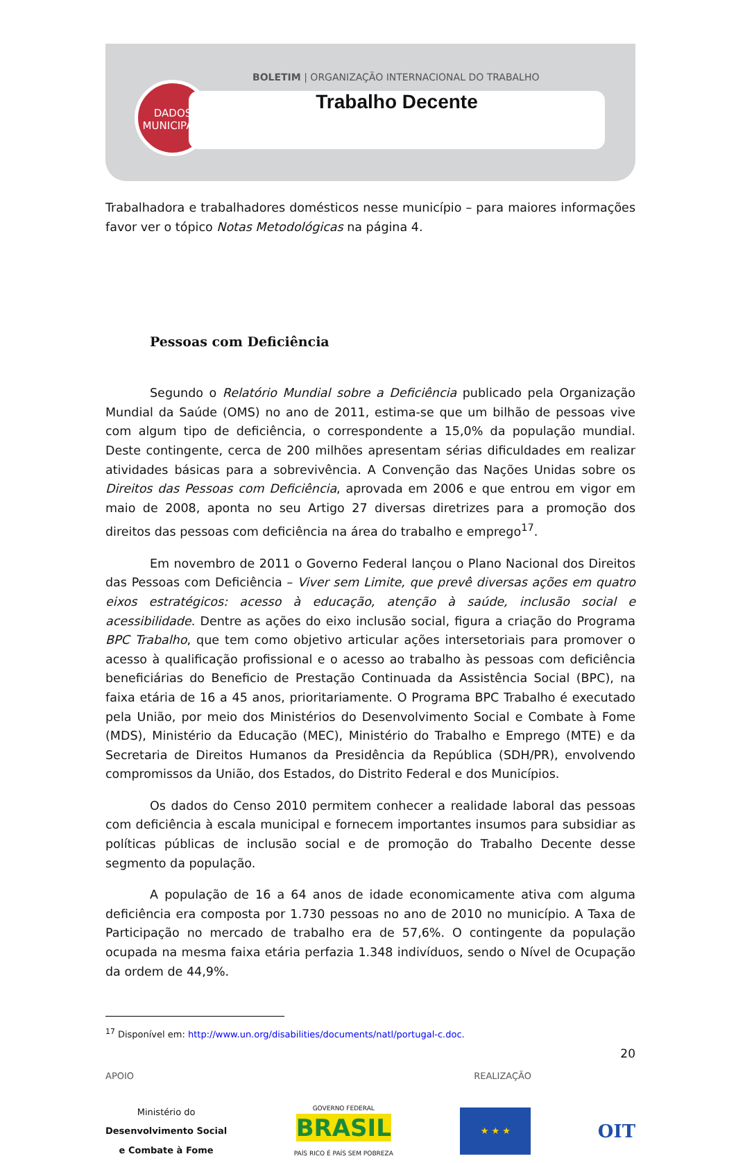DADOS
MUNICIPAIS
BOLETIM | ORGANIZAÇÃO INTERNACIONAL DO TRABALHO
Trabalho Decente
Trabalhadora e trabalhadores domésticos nesse município – para maiores informações favor ver o tópico Notas Metodológicas na página 4.
Pessoas com Deficiência
Segundo o Relatório Mundial sobre a Deficiência publicado pela Organização Mundial da Saúde (OMS) no ano de 2011, estima-se que um bilhão de pessoas vive com algum tipo de deficiência, o correspondente a 15,0% da população mundial. Deste contingente, cerca de 200 milhões apresentam sérias dificuldades em realizar atividades básicas para a sobrevivência. A Convenção das Nações Unidas sobre os Direitos das Pessoas com Deficiência, aprovada em 2006 e que entrou em vigor em maio de 2008, aponta no seu Artigo 27 diversas diretrizes para a promoção dos direitos das pessoas com deficiência na área do trabalho e emprego<sup>17</sup>.
Em novembro de 2011 o Governo Federal lançou o Plano Nacional dos Direitos das Pessoas com Deficiência – Viver sem Limite, que prevê diversas ações em quatro eixos estratégicos: acesso à educação, atenção à saúde, inclusão social e acessibilidade. Dentre as ações do eixo inclusão social, figura a criação do Programa BPC Trabalho, que tem como objetivo articular ações intersetoriais para promover o acesso à qualificação profissional e o acesso ao trabalho às pessoas com deficiência beneficiárias do Beneficio de Prestação Continuada da Assistência Social (BPC), na faixa etária de 16 a 45 anos, prioritariamente. O Programa BPC Trabalho é executado pela União, por meio dos Ministérios do Desenvolvimento Social e Combate à Fome (MDS), Ministério da Educação (MEC), Ministério do Trabalho e Emprego (MTE) e da Secretaria de Direitos Humanos da Presidência da República (SDH/PR), envolvendo compromissos da União, dos Estados, do Distrito Federal e dos Municípios.
Os dados do Censo 2010 permitem conhecer a realidade laboral das pessoas com deficiência à escala municipal e fornecem importantes insumos para subsidiar as políticas públicas de inclusão social e de promoção do Trabalho Decente desse segmento da população.
A população de 16 a 64 anos de idade economicamente ativa com alguma deficiência era composta por 1.730 pessoas no ano de 2010 no município. A Taxa de Participação no mercado de trabalho era de 57,6%. O contingente da população ocupada na mesma faixa etária perfazia 1.348 indivíduos, sendo o Nível de Ocupação da ordem de 44,9%.
<sup>17</sup> Disponível em: http://www.un.org/disabilities/documents/natl/portugal-c.doc.
20
APOIO REALIZAÇÃO
Ministério do
Desenvolvimento Social
e Combate à Fome
GOVERNO FEDERAL
BRASIL
PAÍS RICO É PAÍS SEM POBREZA
★ ★ ★
OIT